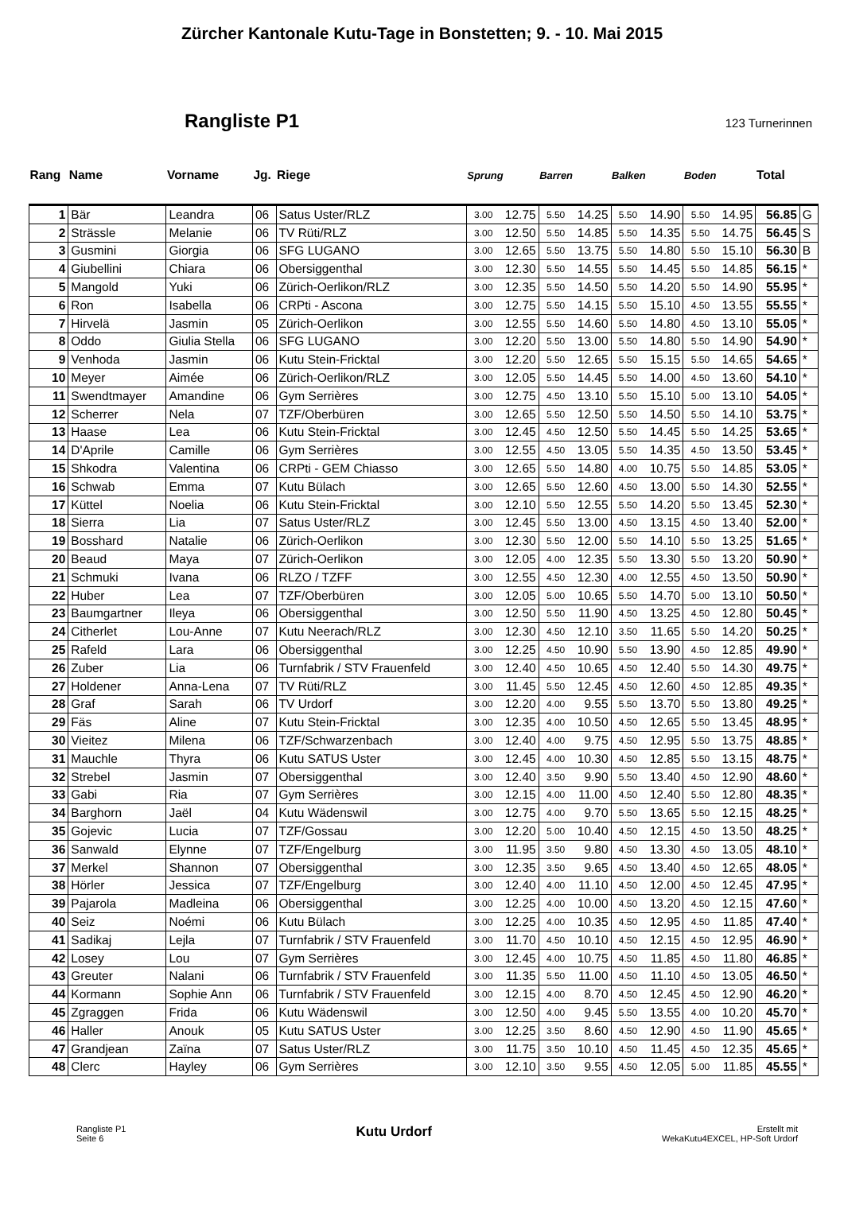Zürcher Kantonale Kutu-Tage in Bonstetten; 9. - 10. Mai 2015
Rangliste P1
123 Turnerinnen
| Rang | Name | Vorname | Jg. | Riege | Sprung | | Barren | | Balken | | Boden | | Total | |
| --- | --- | --- | --- | --- | --- | --- | --- | --- | --- | --- | --- | --- | --- | --- |
| 1 | Bär | Leandra | 06 | Satus Uster/RLZ | 3.00 | 12.75 | 5.50 | 14.25 | 5.50 | 14.90 | 5.50 | 14.95 | 56.85 | G |
| 2 | Strässle | Melanie | 06 | TV Rüti/RLZ | 3.00 | 12.50 | 5.50 | 14.85 | 5.50 | 14.35 | 5.50 | 14.75 | 56.45 | S |
| 3 | Gusmini | Giorgia | 06 | SFG LUGANO | 3.00 | 12.65 | 5.50 | 13.75 | 5.50 | 14.80 | 5.50 | 15.10 | 56.30 | B |
| 4 | Giubellini | Chiara | 06 | Obersiggenthal | 3.00 | 12.30 | 5.50 | 14.55 | 5.50 | 14.45 | 5.50 | 14.85 | 56.15 | * |
| 5 | Mangold | Yuki | 06 | Zürich-Oerlikon/RLZ | 3.00 | 12.35 | 5.50 | 14.50 | 5.50 | 14.20 | 5.50 | 14.90 | 55.95 | * |
| 6 | Ron | Isabella | 06 | CRPti - Ascona | 3.00 | 12.75 | 5.50 | 14.15 | 5.50 | 15.10 | 4.50 | 13.55 | 55.55 | * |
| 7 | Hirvelä | Jasmin | 05 | Zürich-Oerlikon | 3.00 | 12.55 | 5.50 | 14.60 | 5.50 | 14.80 | 4.50 | 13.10 | 55.05 | * |
| 8 | Oddo | Giulia Stella | 06 | SFG LUGANO | 3.00 | 12.20 | 5.50 | 13.00 | 5.50 | 14.80 | 5.50 | 14.90 | 54.90 | * |
| 9 | Venhoda | Jasmin | 06 | Kutu Stein-Fricktal | 3.00 | 12.20 | 5.50 | 12.65 | 5.50 | 15.15 | 5.50 | 14.65 | 54.65 | * |
| 10 | Meyer | Aimée | 06 | Zürich-Oerlikon/RLZ | 3.00 | 12.05 | 5.50 | 14.45 | 5.50 | 14.00 | 4.50 | 13.60 | 54.10 | * |
| 11 | Swendtmayer | Amandine | 06 | Gym Serrières | 3.00 | 12.75 | 4.50 | 13.10 | 5.50 | 15.10 | 5.00 | 13.10 | 54.05 | * |
| 12 | Scherrer | Nela | 07 | TZF/Oberbüren | 3.00 | 12.65 | 5.50 | 12.50 | 5.50 | 14.50 | 5.50 | 14.10 | 53.75 | * |
| 13 | Haase | Lea | 06 | Kutu Stein-Fricktal | 3.00 | 12.45 | 4.50 | 12.50 | 5.50 | 14.45 | 5.50 | 14.25 | 53.65 | * |
| 14 | D'Aprile | Camille | 06 | Gym Serrières | 3.00 | 12.55 | 4.50 | 13.05 | 5.50 | 14.35 | 4.50 | 13.50 | 53.45 | * |
| 15 | Shkodra | Valentina | 06 | CRPti - GEM Chiasso | 3.00 | 12.65 | 5.50 | 14.80 | 4.00 | 10.75 | 5.50 | 14.85 | 53.05 | * |
| 16 | Schwab | Emma | 07 | Kutu Bülach | 3.00 | 12.65 | 5.50 | 12.60 | 4.50 | 13.00 | 5.50 | 14.30 | 52.55 | * |
| 17 | Küttel | Noelia | 06 | Kutu Stein-Fricktal | 3.00 | 12.10 | 5.50 | 12.55 | 5.50 | 14.20 | 5.50 | 13.45 | 52.30 | * |
| 18 | Sierra | Lia | 07 | Satus Uster/RLZ | 3.00 | 12.45 | 5.50 | 13.00 | 4.50 | 13.15 | 4.50 | 13.40 | 52.00 | * |
| 19 | Bosshard | Natalie | 06 | Zürich-Oerlikon | 3.00 | 12.30 | 5.50 | 12.00 | 5.50 | 14.10 | 5.50 | 13.25 | 51.65 | * |
| 20 | Beaud | Maya | 07 | Zürich-Oerlikon | 3.00 | 12.05 | 4.00 | 12.35 | 5.50 | 13.30 | 5.50 | 13.20 | 50.90 | * |
| 21 | Schmuki | Ivana | 06 | RLZO / TZFF | 3.00 | 12.55 | 4.50 | 12.30 | 4.00 | 12.55 | 4.50 | 13.50 | 50.90 | * |
| 22 | Huber | Lea | 07 | TZF/Oberbüren | 3.00 | 12.05 | 5.00 | 10.65 | 5.50 | 14.70 | 5.00 | 13.10 | 50.50 | * |
| 23 | Baumgartner | Ileya | 06 | Obersiggenthal | 3.00 | 12.50 | 5.50 | 11.90 | 4.50 | 13.25 | 4.50 | 12.80 | 50.45 | * |
| 24 | Citherlet | Lou-Anne | 07 | Kutu Neerach/RLZ | 3.00 | 12.30 | 4.50 | 12.10 | 3.50 | 11.65 | 5.50 | 14.20 | 50.25 | * |
| 25 | Rafeld | Lara | 06 | Obersiggenthal | 3.00 | 12.25 | 4.50 | 10.90 | 5.50 | 13.90 | 4.50 | 12.85 | 49.90 | * |
| 26 | Zuber | Lia | 06 | Turnfabrik / STV Frauenfeld | 3.00 | 12.40 | 4.50 | 10.65 | 4.50 | 12.40 | 5.50 | 14.30 | 49.75 | * |
| 27 | Holdener | Anna-Lena | 07 | TV Rüti/RLZ | 3.00 | 11.45 | 5.50 | 12.45 | 4.50 | 12.60 | 4.50 | 12.85 | 49.35 | * |
| 28 | Graf | Sarah | 06 | TV Urdorf | 3.00 | 12.20 | 4.00 | 9.55 | 5.50 | 13.70 | 5.50 | 13.80 | 49.25 | * |
| 29 | Fäs | Aline | 07 | Kutu Stein-Fricktal | 3.00 | 12.35 | 4.00 | 10.50 | 4.50 | 12.65 | 5.50 | 13.45 | 48.95 | * |
| 30 | Vieitez | Milena | 06 | TZF/Schwarzenbach | 3.00 | 12.40 | 4.00 | 9.75 | 4.50 | 12.95 | 5.50 | 13.75 | 48.85 | * |
| 31 | Mauchle | Thyra | 06 | Kutu SATUS Uster | 3.00 | 12.45 | 4.00 | 10.30 | 4.50 | 12.85 | 5.50 | 13.15 | 48.75 | * |
| 32 | Strebel | Jasmin | 07 | Obersiggenthal | 3.00 | 12.40 | 3.50 | 9.90 | 5.50 | 13.40 | 4.50 | 12.90 | 48.60 | * |
| 33 | Gabi | Ria | 07 | Gym Serrières | 3.00 | 12.15 | 4.00 | 11.00 | 4.50 | 12.40 | 5.50 | 12.80 | 48.35 | * |
| 34 | Barghorn | Jaël | 04 | Kutu Wädenswil | 3.00 | 12.75 | 4.00 | 9.70 | 5.50 | 13.65 | 5.50 | 12.15 | 48.25 | * |
| 35 | Gojevic | Lucia | 07 | TZF/Gossau | 3.00 | 12.20 | 5.00 | 10.40 | 4.50 | 12.15 | 4.50 | 13.50 | 48.25 | * |
| 36 | Sanwald | Elynne | 07 | TZF/Engelburg | 3.00 | 11.95 | 3.50 | 9.80 | 4.50 | 13.30 | 4.50 | 13.05 | 48.10 | * |
| 37 | Merkel | Shannon | 07 | Obersiggenthal | 3.00 | 12.35 | 3.50 | 9.65 | 4.50 | 13.40 | 4.50 | 12.65 | 48.05 | * |
| 38 | Hörler | Jessica | 07 | TZF/Engelburg | 3.00 | 12.40 | 4.00 | 11.10 | 4.50 | 12.00 | 4.50 | 12.45 | 47.95 | * |
| 39 | Pajarola | Madleina | 06 | Obersiggenthal | 3.00 | 12.25 | 4.00 | 10.00 | 4.50 | 13.20 | 4.50 | 12.15 | 47.60 | * |
| 40 | Seiz | Noémi | 06 | Kutu Bülach | 3.00 | 12.25 | 4.00 | 10.35 | 4.50 | 12.95 | 4.50 | 11.85 | 47.40 | * |
| 41 | Sadikaj | Lejla | 07 | Turnfabrik / STV Frauenfeld | 3.00 | 11.70 | 4.50 | 10.10 | 4.50 | 12.15 | 4.50 | 12.95 | 46.90 | * |
| 42 | Losey | Lou | 07 | Gym Serrières | 3.00 | 12.45 | 4.00 | 10.75 | 4.50 | 11.85 | 4.50 | 11.80 | 46.85 | * |
| 43 | Greuter | Nalani | 06 | Turnfabrik / STV Frauenfeld | 3.00 | 11.35 | 5.50 | 11.00 | 4.50 | 11.10 | 4.50 | 13.05 | 46.50 | * |
| 44 | Kormann | Sophie Ann | 06 | Turnfabrik / STV Frauenfeld | 3.00 | 12.15 | 4.00 | 8.70 | 4.50 | 12.45 | 4.50 | 12.90 | 46.20 | * |
| 45 | Zgraggen | Frida | 06 | Kutu Wädenswil | 3.00 | 12.50 | 4.00 | 9.45 | 5.50 | 13.55 | 4.00 | 10.20 | 45.70 | * |
| 46 | Haller | Anouk | 05 | Kutu SATUS Uster | 3.00 | 12.25 | 3.50 | 8.60 | 4.50 | 12.90 | 4.50 | 11.90 | 45.65 | * |
| 47 | Grandjean | Zaïna | 07 | Satus Uster/RLZ | 3.00 | 11.75 | 3.50 | 10.10 | 4.50 | 11.45 | 4.50 | 12.35 | 45.65 | * |
| 48 | Clerc | Hayley | 06 | Gym Serrières | 3.00 | 12.10 | 3.50 | 9.55 | 4.50 | 12.05 | 5.00 | 11.85 | 45.55 | * |
Rangliste P1
Seite 6
Kutu Urdorf
Erstellt mit
WekaKutu4EXCEL, HP-Soft Urdorf